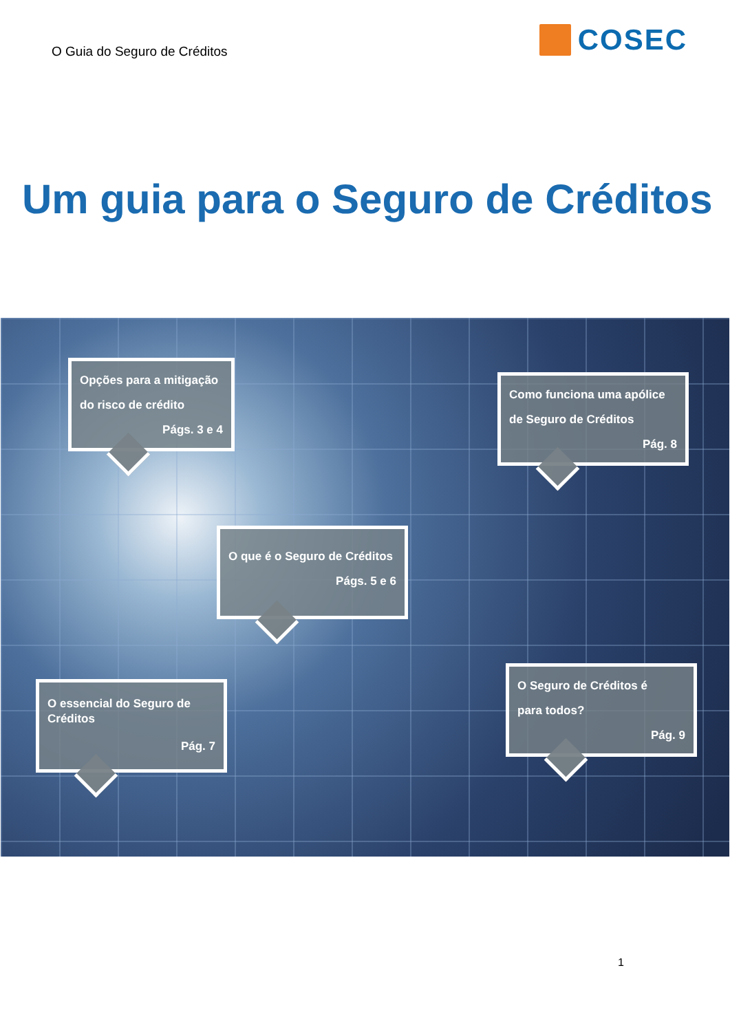O Guia do Seguro de Créditos
COSEC
Um guia para o Seguro de Créditos
Opções para a mitigação
do risco de crédito
Págs. 3 e 4
Como funciona uma apólice
de Seguro de Créditos
Pág. 8
O que é o Seguro de Créditos
Págs. 5 e 6
O essencial do Seguro de Créditos
Pág. 7
O Seguro de Créditos é
para todos?
Pág. 9
1